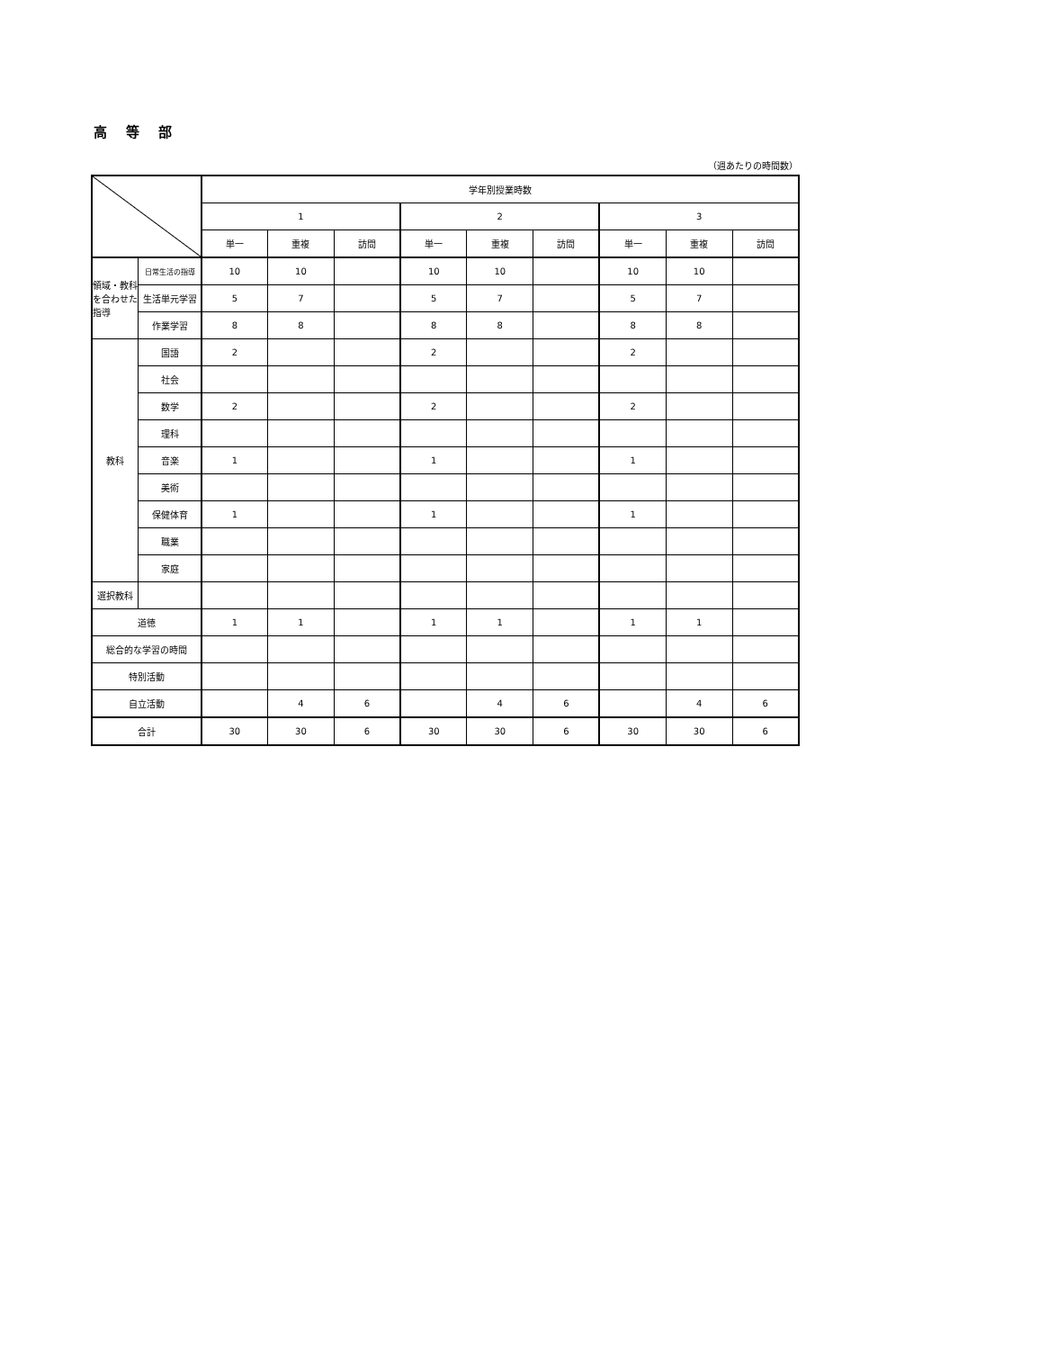高 等 部
（週あたりの時間数）
| | | 学年別授業時数 | | | | | | | | |
| --- | --- | --- | --- | --- | --- | --- | --- | --- | --- | --- |
| | | 1 | | | 2 | | | 3 | | |
| | | 単一 | 重複 | 訪問 | 単一 | 重複 | 訪問 | 単一 | 重複 | 訪問 |
| 領域・教科を合わせた指導 | 日常生活の指導 | 10 | 10 | | 10 | 10 | | 10 | 10 | |
| | 生活単元学習 | 5 | 7 | | 5 | 7 | | 5 | 7 | |
| | 作業学習 | 8 | 8 | | 8 | 8 | | 8 | 8 | |
| 教科 | 国語 | 2 | | | 2 | | | 2 | | |
| | 社会 | | | | | | | | | |
| | 数学 | 2 | | | 2 | | | 2 | | |
| | 理科 | | | | | | | | | |
| | 音楽 | 1 | | | 1 | | | 1 | | |
| | 美術 | | | | | | | | | |
| | 保健体育 | 1 | | | 1 | | | 1 | | |
| | 職業 | | | | | | | | | |
| | 家庭 | | | | | | | | | |
| 選択教科 | | | | | | | | | | |
| 道徳 | | 1 | 1 | | 1 | 1 | | 1 | 1 | |
| 総合的な学習の時間 | | | | | | | | | | |
| 特別活動 | | | | | | | | | | |
| 自立活動 | | | 4 | 6 | | 4 | 6 | | 4 | 6 |
| 合計 | | 30 | 30 | 6 | 30 | 30 | 6 | 30 | 30 | 6 |